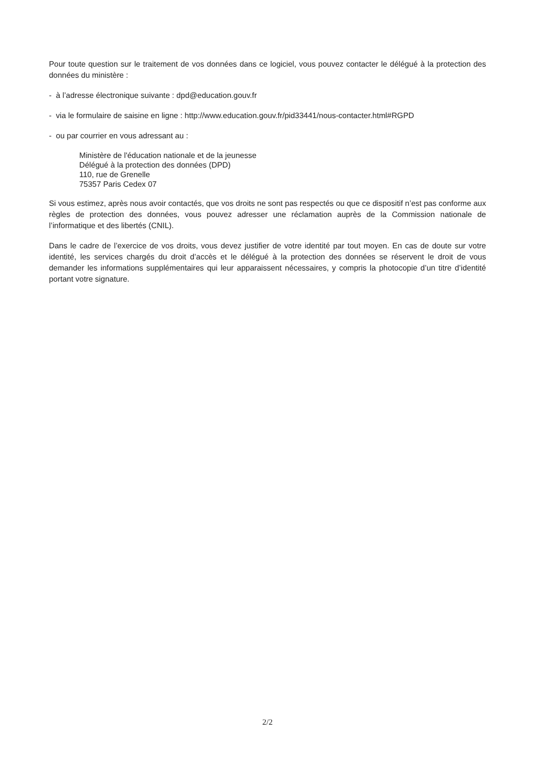Pour toute question sur le traitement de vos données dans ce logiciel, vous pouvez contacter le délégué à la protection des données du ministère :
- à l’adresse électronique suivante : dpd@education.gouv.fr
- via le formulaire de saisine en ligne : http://www.education.gouv.fr/pid33441/nous-contacter.html#RGPD
- ou par courrier en vous adressant au :
Ministère de l'éducation nationale et de la jeunesse
Délégué à la protection des données (DPD)
110, rue de Grenelle
75357 Paris Cedex 07
Si vous estimez, après nous avoir contactés, que vos droits ne sont pas respectés ou que ce dispositif n’est pas conforme aux règles de protection des données, vous pouvez adresser une réclamation auprès de la Commission nationale de l’informatique et des libertés (CNIL).
Dans le cadre de l’exercice de vos droits, vous devez justifier de votre identité par tout moyen. En cas de doute sur votre identité, les services chargés du droit d’accès et le délégué à la protection des données se réservent le droit de vous demander les informations supplémentaires qui leur apparaissent nécessaires, y compris la photocopie d’un titre d’identité portant votre signature.
2/2